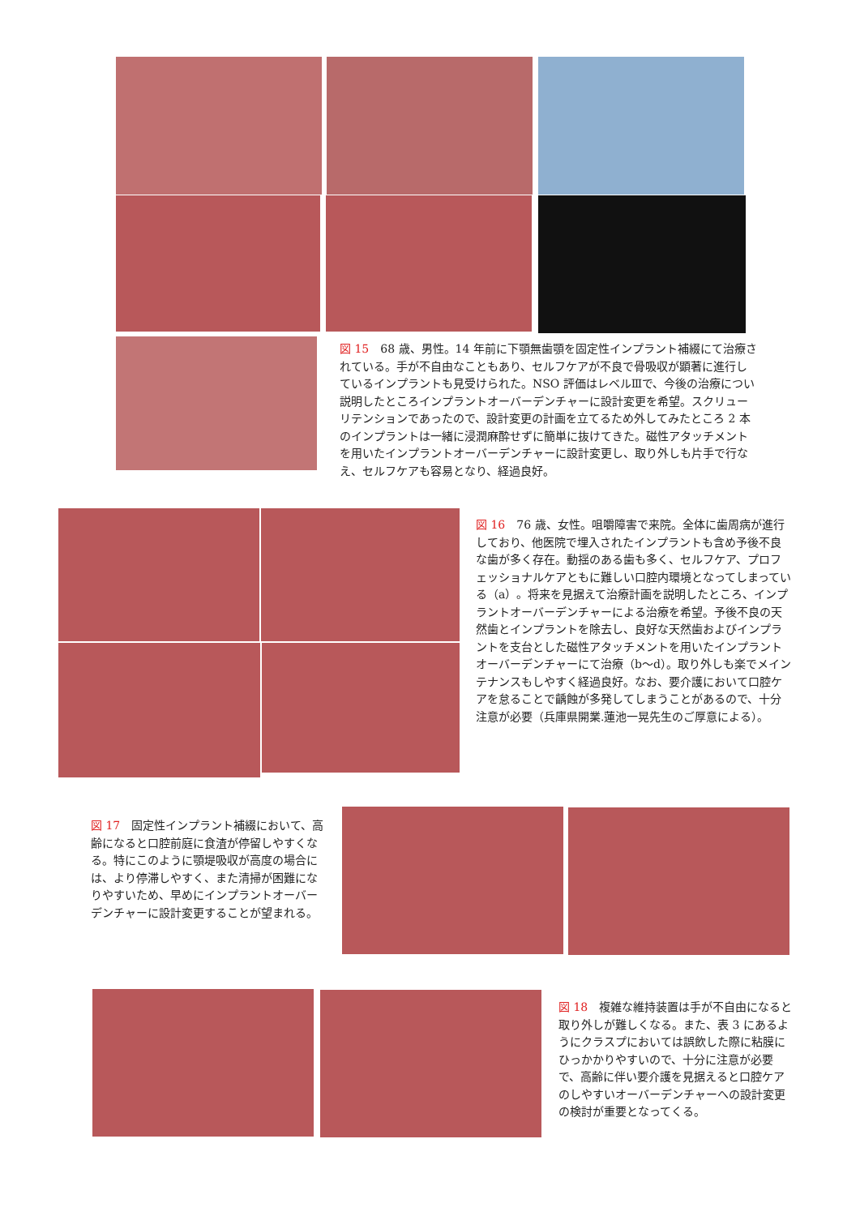図 15　68 歳、男性。14 年前に下顎無歯顎を固定性インプラント補綴にて治療されている。手が不自由なこともあり、セルフケアが不良で骨吸収が顕著に進行しているインプラントも見受けられた。NSO 評価はレベルⅢで、今後の治療につい説明したところインプラントオーバーデンチャーに設計変更を希望。スクリューリテンションであったので、設計変更の計画を立てるため外してみたところ 2 本のインプラントは一緒に浸潤麻酔せずに簡単に抜けてきた。磁性アタッチメントを用いたインプラントオーバーデンチャーに設計変更し、取り外しも片手で行なえ、セルフケアも容易となり、経過良好。
図 16　76 歳、女性。咀嚼障害で来院。全体に歯周病が進行しており、他医院で埋入されたインプラントも含め予後不良な歯が多く存在。動揺のある歯も多く、セルフケア、プロフェッショナルケアともに難しい口腔内環境となってしまっている（a）。将来を見据えて治療計画を説明したところ、インプラントオーバーデンチャーによる治療を希望。予後不良の天然歯とインプラントを除去し、良好な天然歯およびインプラントを支台とした磁性アタッチメントを用いたインプラントオーバーデンチャーにて治療（b〜d）。取り外しも楽でメインテナンスもしやすく経過良好。なお、要介護において口腔ケアを怠ることで齲蝕が多発してしまうことがあるので、十分注意が必要（兵庫県開業.蓮池一晃先生のご厚意による）。
図 17　固定性インプラント補綴において、高齢になると口腔前庭に食渣が停留しやすくなる。特にこのように顎堤吸収が高度の場合には、より停滞しやすく、また清掃が困難になりやすいため、早めにインプラントオーバーデンチャーに設計変更することが望まれる。
図 18　複雑な維持装置は手が不自由になると取り外しが難しくなる。また、表 3 にあるようにクラスプにおいては誤飲した際に粘膜にひっかかりやすいので、十分に注意が必要で、高齢に伴い要介護を見据えると口腔ケアのしやすいオーバーデンチャーへの設計変更の検討が重要となってくる。